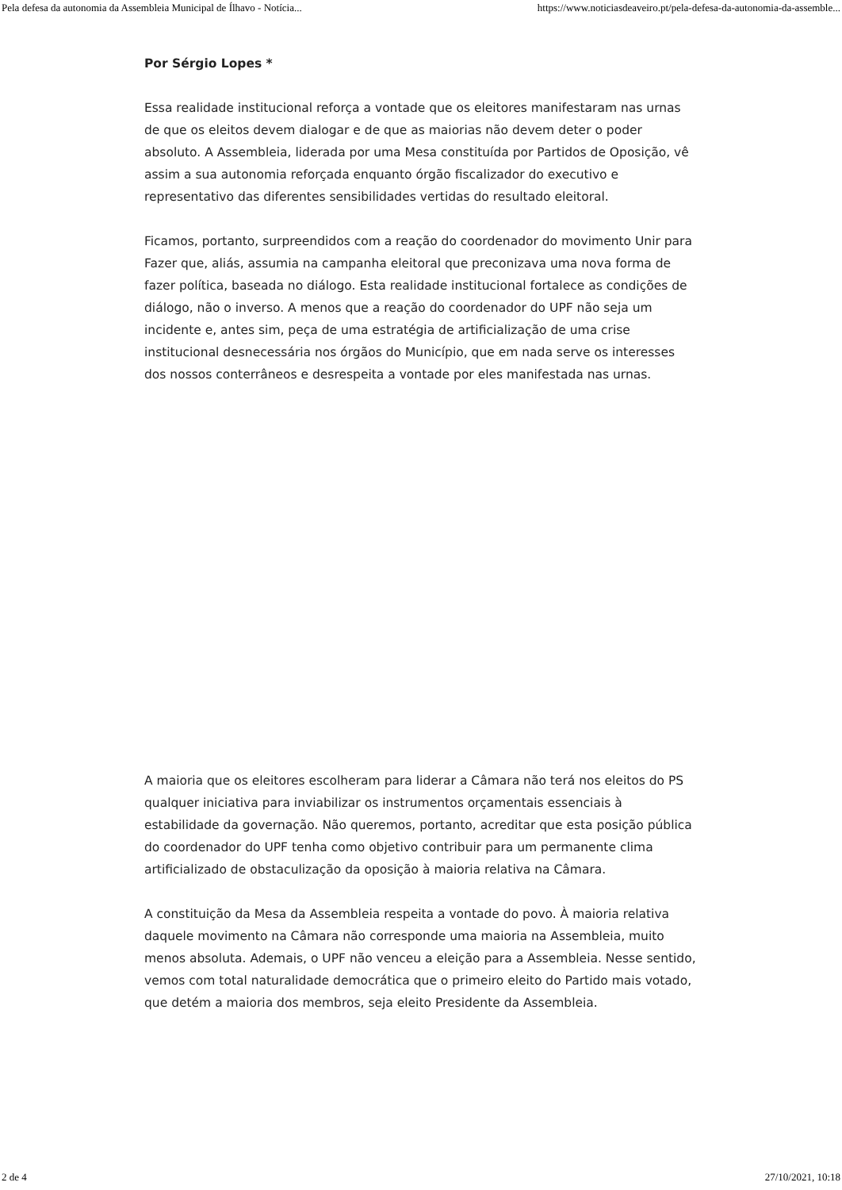Pela defesa da autonomia da Assembleia Municipal de Ílhavo - Notícia... https://www.noticiasdeaveiro.pt/pela-defesa-da-autonomia-da-assemble...
Por Sérgio Lopes *
Essa realidade institucional reforça a vontade que os eleitores manifestaram nas urnas de que os eleitos devem dialogar e de que as maiorias não devem deter o poder absoluto. A Assembleia, liderada por uma Mesa constituída por Partidos de Oposição, vê assim a sua autonomia reforçada enquanto órgão fiscalizador do executivo e representativo das diferentes sensibilidades vertidas do resultado eleitoral.
Ficamos, portanto, surpreendidos com a reação do coordenador do movimento Unir para Fazer que, aliás, assumia na campanha eleitoral que preconizava uma nova forma de fazer política, baseada no diálogo. Esta realidade institucional fortalece as condições de diálogo, não o inverso. A menos que a reação do coordenador do UPF não seja um incidente e, antes sim, peça de uma estratégia de artificialização de uma crise institucional desnecessária nos órgãos do Município, que em nada serve os interesses dos nossos conterrâneos e desrespeita a vontade por eles manifestada nas urnas.
A maioria que os eleitores escolheram para liderar a Câmara não terá nos eleitos do PS qualquer iniciativa para inviabilizar os instrumentos orçamentais essenciais à estabilidade da governação. Não queremos, portanto, acreditar que esta posição pública do coordenador do UPF tenha como objetivo contribuir para um permanente clima artificializado de obstaculização da oposição à maioria relativa na Câmara.
A constituição da Mesa da Assembleia respeita a vontade do povo. À maioria relativa daquele movimento na Câmara não corresponde uma maioria na Assembleia, muito menos absoluta. Ademais, o UPF não venceu a eleição para a Assembleia. Nesse sentido, vemos com total naturalidade democrática que o primeiro eleito do Partido mais votado, que detém a maioria dos membros, seja eleito Presidente da Assembleia.
2 de 4 27/10/2021, 10:18